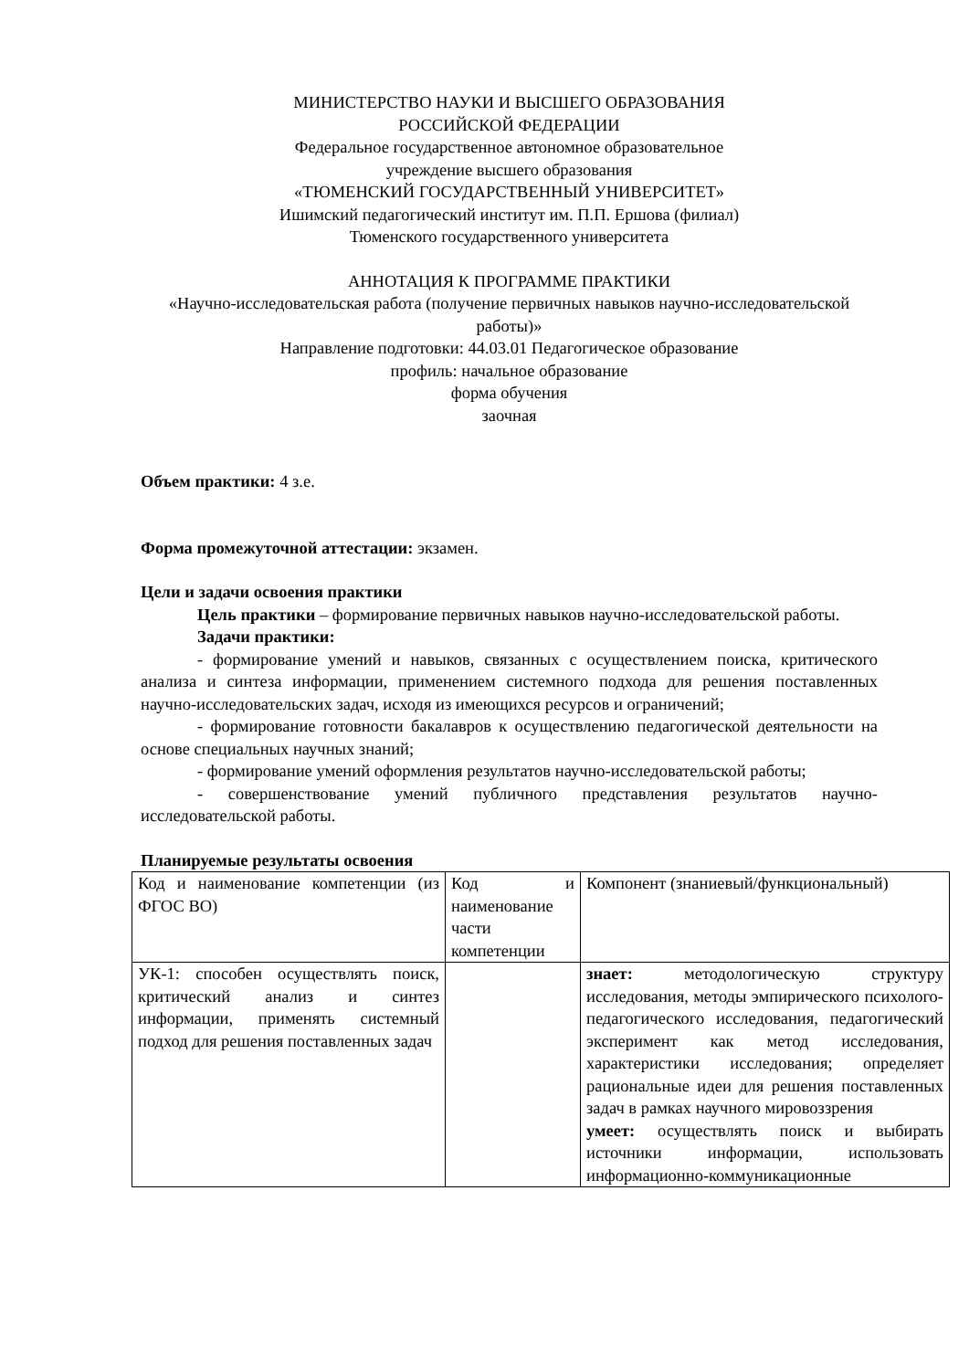МИНИСТЕРСТВО НАУКИ И ВЫСШЕГО ОБРАЗОВАНИЯ
РОССИЙСКОЙ ФЕДЕРАЦИИ
Федеральное государственное автономное образовательное
учреждение высшего образования
«ТЮМЕНСКИЙ ГОСУДАРСТВЕННЫЙ УНИВЕРСИТЕТ»
Ишимский педагогический институт им. П.П. Ершова (филиал)
Тюменского государственного университета
АННОТАЦИЯ К ПРОГРАММЕ ПРАКТИКИ
«Научно-исследовательская работа (получение первичных навыков научно-исследовательской работы)»
Направление подготовки: 44.03.01 Педагогическое образование
профиль: начальное образование
форма обучения
заочная
Объем практики: 4 з.е.
Форма промежуточной аттестации: экзамен.
Цели и задачи освоения практики
Цель практики – формирование первичных навыков научно-исследовательской работы.
Задачи практики:
- формирование умений и навыков, связанных с осуществлением поиска, критического анализа и синтеза информации, применением системного подхода для решения поставленных научно-исследовательских задач, исходя из имеющихся ресурсов и ограничений;
- формирование готовности бакалавров к осуществлению педагогической деятельности на основе специальных научных знаний;
- формирование умений оформления результатов научно-исследовательской работы;
- совершенствование умений публичного представления результатов научно-исследовательской работы.
Планируемые результаты освоения
| Код и наименование компетенции (из ФГОС ВО) | Код и наименование части компетенции | Компонент (знаниевый/функциональный) |
| УК-1: способен осуществлять поиск, критический анализ и синтез информации, применять системный подход для решения поставленных задач | | знает: методологическую структуру исследования, методы эмпирического психолого-педагогического исследования, педагогический эксперимент как метод исследования, характеристики исследования; определяет рациональные идеи для решения поставленных задач в рамках научного мировоззрения умеет: осуществлять поиск и выбирать источники информации, использовать информационно-коммуникационные |